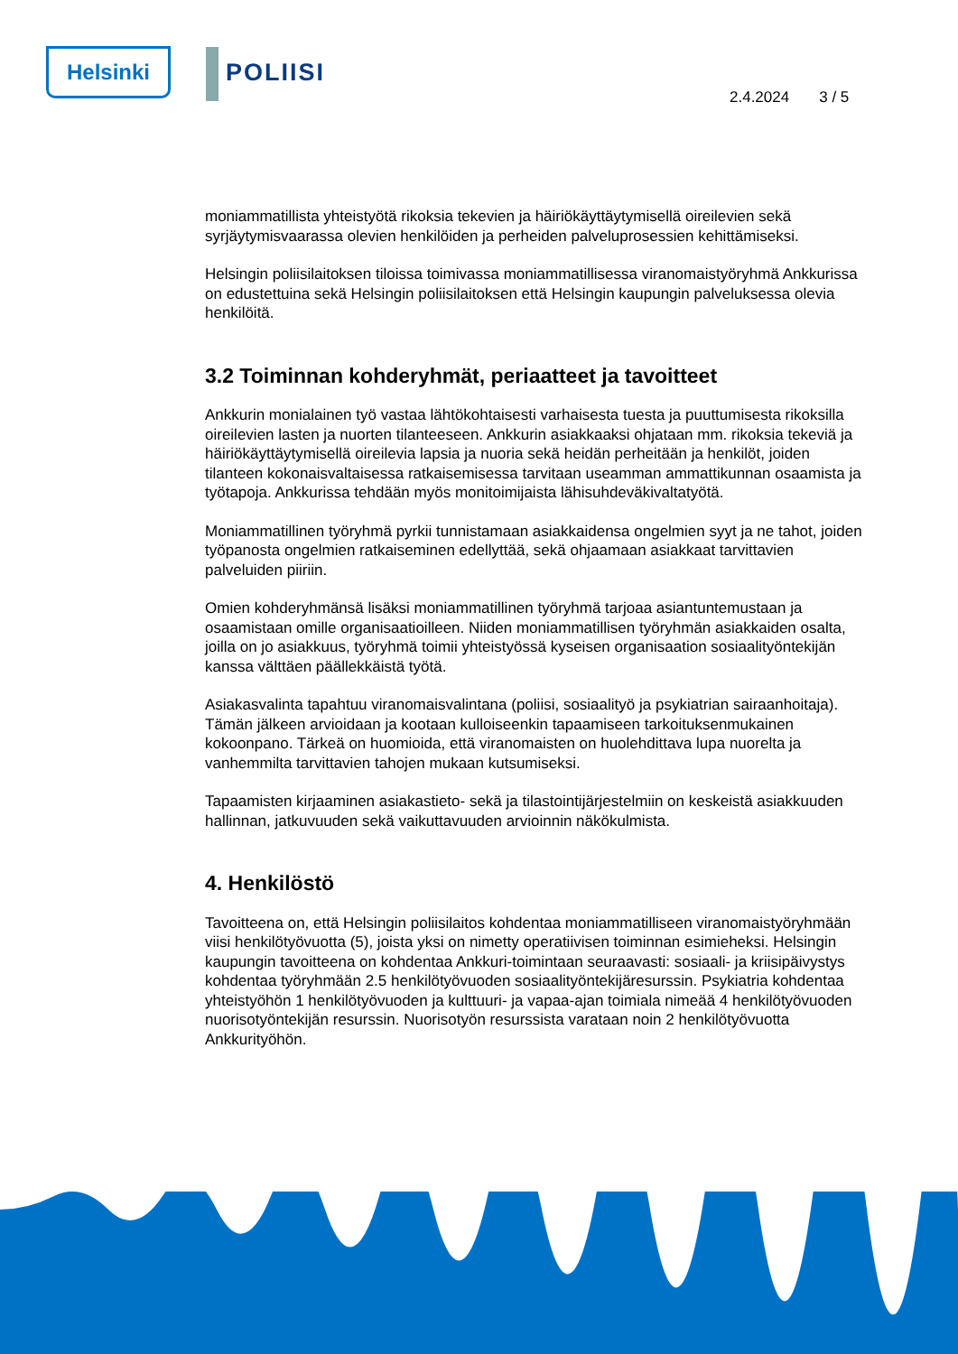Helsinki POLIISI
2.4.2024 3 / 5
moniammatillista yhteistyötä rikoksia tekevien ja häiriökäyttäytymisellä oireilevien sekä syrjäytymisvaarassa olevien henkilöiden ja perheiden palveluprosessien kehittämiseksi.
Helsingin poliisilaitoksen tiloissa toimivassa moniammatillisessa viranomaistyöryhmä Ankkurissa on edustettuina sekä Helsingin poliisilaitoksen että Helsingin kaupungin palveluksessa olevia henkilöitä.
3.2 Toiminnan kohderyhmät, periaatteet ja tavoitteet
Ankkurin monialainen työ vastaa lähtökohtaisesti varhaisesta tuesta ja puuttumisesta rikoksilla oireilevien lasten ja nuorten tilanteeseen. Ankkurin asiakkaaksi ohjataan mm. rikoksia tekeviä ja häiriökäyttäytymisellä oireilevia lapsia ja nuoria sekä heidän perheitään ja henkilöt, joiden tilanteen kokonaisvaltaisessa ratkaisemisessa tarvitaan useamman ammattikunnan osaamista ja työtapoja. Ankkurissa tehdään myös monitoimijaista lähisuhdeväkivaltatyötä.
Moniammatillinen työryhmä pyrkii tunnistamaan asiakkaidensa ongelmien syyt ja ne tahot, joiden työpanosta ongelmien ratkaiseminen edellyttää, sekä ohjaamaan asiakkaat tarvittavien palveluiden piiriin.
Omien kohderyhmänsä lisäksi moniammatillinen työryhmä tarjoaa asiantuntemustaan ja osaamistaan omille organisaatioilleen. Niiden moniammatillisen työryhmän asiakkaiden osalta, joilla on jo asiakkuus, työryhmä toimii yhteistyössä kyseisen organisaation sosiaalityöntekijän kanssa välttäen päällekkäistä työtä.
Asiakasvalinta tapahtuu viranomaisvalintana (poliisi, sosiaalityö ja psykiatrian sairaanhoitaja). Tämän jälkeen arvioidaan ja kootaan kulloiseenkin tapaamiseen tarkoituksenmukainen kokoonpano. Tärkeä on huomioida, että viranomaisten on huolehdittava lupa nuorelta ja vanhemmilta tarvittavien tahojen mukaan kutsumiseksi.
Tapaamisten kirjaaminen asiakastieto- sekä ja tilastointijärjestelmiin on keskeistä asiakkuuden hallinnan, jatkuvuuden sekä vaikuttavuuden arvioinnin näkökulmista.
4. Henkilöstö
Tavoitteena on, että Helsingin poliisilaitos kohdentaa moniammatilliseen viranomaistyöryhmään viisi henkilötyövuotta (5), joista yksi on nimetty operatiivisen toiminnan esimieheksi. Helsingin kaupungin tavoitteena on kohdentaa Ankkuri-toimintaan seuraavasti: sosiaali- ja kriisipäivystys kohdentaa työryhmään 2.5 henkilötyövuoden sosiaalityöntekijäresurssin. Psykiatria kohdentaa yhteistyöhön 1 henkilötyövuoden ja kulttuuri- ja vapaa-ajan toimiala nimeää 4 henkilötyövuoden nuorisotyöntekijän resurssin. Nuorisotyön resurssista varataan noin 2 henkilötyövuotta Ankkurityöhön.